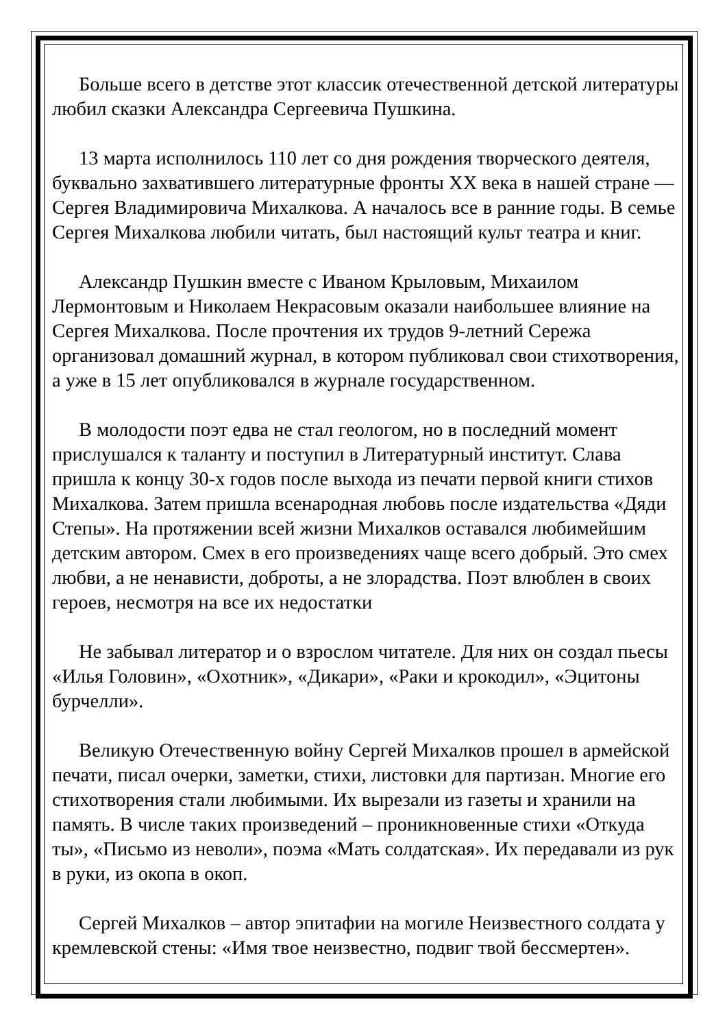Больше всего в детстве этот классик отечественной детской литературы любил сказки Александра Сергеевича Пушкина.
13 марта исполнилось 110 лет со дня рождения творческого деятеля, буквально захватившего литературные фронты XX века в нашей стране — Сергея Владимировича Михалкова. А началось все в ранние годы. В семье Сергея Михалкова любили читать, был настоящий культ театра и книг.
Александр Пушкин вместе с Иваном Крыловым, Михаилом Лермонтовым и Николаем Некрасовым оказали наибольшее влияние на Сергея Михалкова. После прочтения их трудов 9-летний Сережа организовал домашний журнал, в котором публиковал свои стихотворения, а уже в 15 лет опубликовался в журнале государственном.
В молодости поэт едва не стал геологом, но в последний момент прислушался к таланту и поступил в Литературный институт. Слава пришла к концу 30-х годов после выхода из печати первой книги стихов Михалкова. Затем пришла всенародная любовь после издательства «Дяди Степы». На протяжении всей жизни Михалков оставался любимейшим детским автором. Смех в его произведениях чаще всего добрый. Это смех любви, а не ненависти, доброты, а не злорадства. Поэт влюблен в своих героев, несмотря на все их недостатки
Не забывал литератор и о взрослом читателе. Для них он создал пьесы «Илья Головин», «Охотник», «Дикари», «Раки и крокодил», «Эцитоны бурчелли».
Великую Отечественную войну Сергей Михалков прошел в армейской печати, писал очерки, заметки, стихи, листовки для партизан. Многие его стихотворения стали любимыми. Их вырезали из газеты и хранили на память. В числе таких произведений – проникновенные стихи «Откуда ты», «Письмо из неволи», поэма «Мать солдатская». Их передавали из рук в руки, из окопа в окоп.
Сергей Михалков – автор эпитафии на могиле Неизвестного солдата у кремлевской стены: «Имя твое неизвестно, подвиг твой бессмертен».